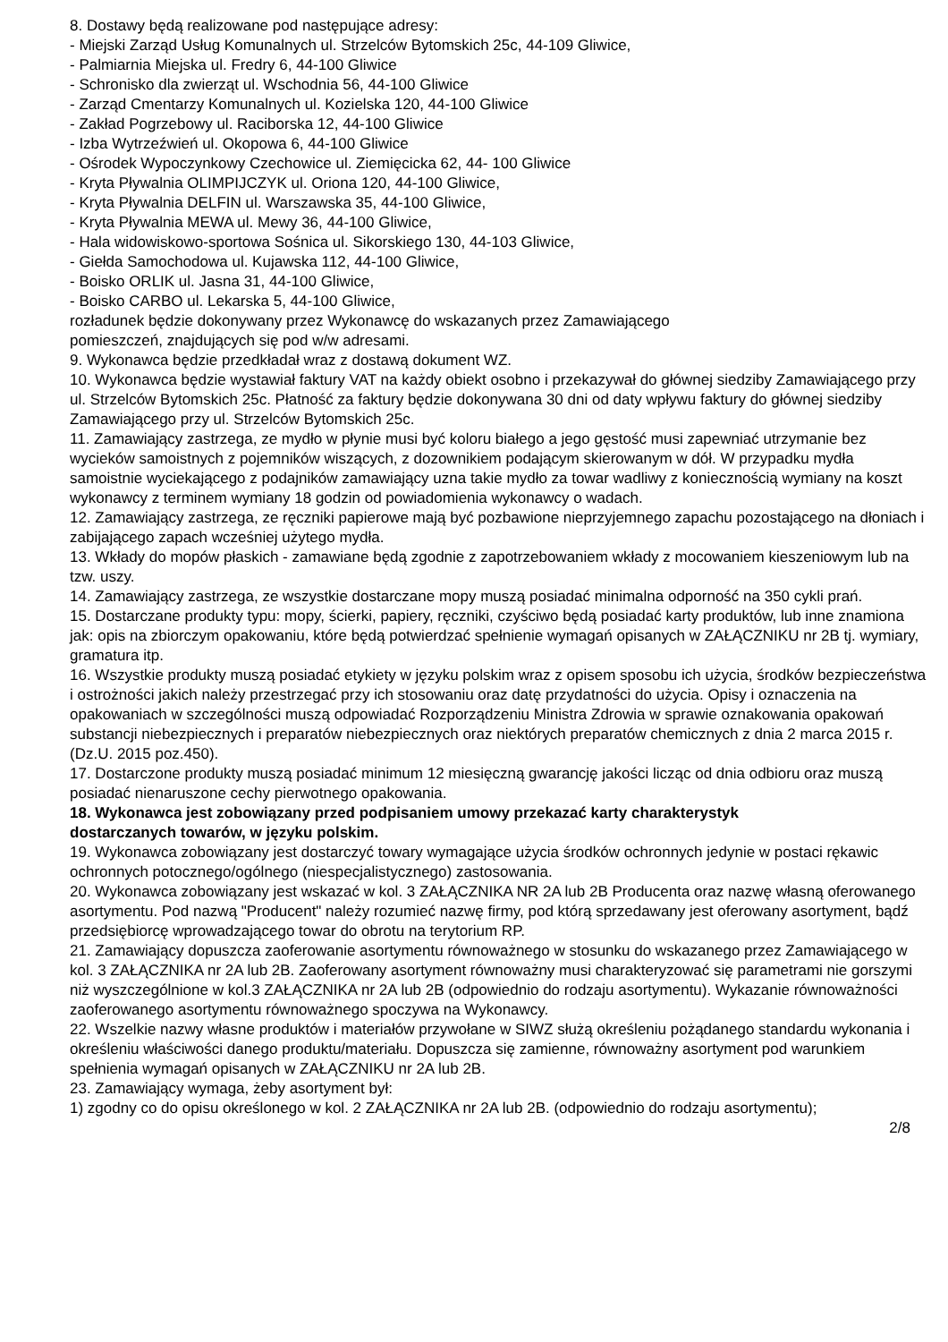8. Dostawy będą realizowane pod następujące adresy:
- Miejski Zarząd Usług Komunalnych ul. Strzelców Bytomskich 25c, 44-109 Gliwice,
- Palmiarnia Miejska ul. Fredry 6, 44-100 Gliwice
- Schronisko dla zwierząt ul. Wschodnia 56, 44-100 Gliwice
- Zarząd Cmentarzy Komunalnych ul. Kozielska 120, 44-100 Gliwice
- Zakład Pogrzebowy ul. Raciborska 12, 44-100 Gliwice
- Izba Wytrzeźwień ul. Okopowa 6, 44-100 Gliwice
- Ośrodek Wypoczynkowy Czechowice ul. Ziemięcicka 62, 44- 100 Gliwice
- Kryta Pływalnia OLIMPIJCZYK ul. Oriona 120, 44-100 Gliwice,
- Kryta Pływalnia DELFIN ul. Warszawska 35, 44-100 Gliwice,
- Kryta Pływalnia MEWA ul. Mewy 36, 44-100 Gliwice,
- Hala widowiskowo-sportowa Sośnica ul. Sikorskiego 130, 44-103 Gliwice,
- Giełda Samochodowa ul. Kujawska 112, 44-100 Gliwice,
- Boisko ORLIK ul. Jasna 31, 44-100 Gliwice,
- Boisko CARBO ul. Lekarska 5, 44-100 Gliwice,
rozładunek będzie dokonywany przez Wykonawcę do wskazanych przez Zamawiającego
pomieszczeń, znajdujących się pod w/w adresami.
9. Wykonawca będzie przedkładał wraz z dostawą dokument WZ.
10. Wykonawca będzie wystawiał faktury VAT na każdy obiekt osobno i przekazywał do głównej siedziby Zamawiającego przy ul. Strzelców Bytomskich 25c. Płatność za faktury będzie dokonywana 30 dni od daty wpływu faktury do głównej siedziby Zamawiającego przy ul. Strzelców Bytomskich 25c.
11. Zamawiający zastrzega, ze mydło w płynie musi być koloru białego a jego gęstość musi zapewniać utrzymanie bez wycieków samoistnych z pojemników wiszących, z dozownikiem podającym skierowanym w dół. W przypadku mydła samoistnie wyciekającego z podajników zamawiający uzna takie mydło za towar wadliwy z koniecznością wymiany na koszt wykonawcy z terminem wymiany 18 godzin od powiadomienia wykonawcy o wadach.
12. Zamawiający zastrzega, ze ręczniki papierowe mają być pozbawione nieprzyjemnego zapachu pozostającego na dłoniach i zabijającego zapach wcześniej użytego mydła.
13. Wkłady do mopów płaskich - zamawiane będą zgodnie z zapotrzebowaniem wkłady z mocowaniem kieszeniowym lub na tzw. uszy.
14. Zamawiający zastrzega, ze wszystkie dostarczane mopy muszą posiadać minimalna odporność na 350 cykli prań.
15. Dostarczane produkty typu: mopy, ścierki, papiery, ręczniki, czyściwo będą posiadać karty produktów, lub inne znamiona jak: opis na zbiorczym opakowaniu, które będą potwierdzać spełnienie wymagań opisanych w ZAŁĄCZNIKU nr 2B tj. wymiary, gramatura itp.
16. Wszystkie produkty muszą posiadać etykiety w języku polskim wraz z opisem sposobu ich użycia, środków bezpieczeństwa i ostrożności jakich należy przestrzegać przy ich stosowaniu oraz datę przydatności do użycia. Opisy i oznaczenia na opakowaniach w szczególności muszą odpowiadać Rozporządzeniu Ministra Zdrowia w sprawie oznakowania opakowań substancji niebezpiecznych i preparatów niebezpiecznych oraz niektórych preparatów chemicznych z dnia 2 marca 2015 r.(Dz.U. 2015 poz.450).
17. Dostarczone produkty muszą posiadać minimum 12 miesięczną gwarancję jakości licząc od dnia odbioru oraz muszą posiadać nienaruszone cechy pierwotnego opakowania.
18. Wykonawca jest zobowiązany przed podpisaniem umowy przekazać karty charakterystyk
dostarczanych towarów, w języku polskim.
19. Wykonawca zobowiązany jest dostarczyć towary wymagające użycia środków ochronnych jedynie w postaci rękawic ochronnych potocznego/ogólnego (niespecjalistycznego) zastosowania.
20. Wykonawca zobowiązany jest wskazać w kol. 3 ZAŁĄCZNIKA NR 2A lub 2B Producenta oraz nazwę własną oferowanego asortymentu. Pod nazwą "Producent" należy rozumieć nazwę firmy, pod którą sprzedawany jest oferowany asortyment, bądź przedsiębiorcę wprowadzającego towar do obrotu na terytorium RP.
21. Zamawiający dopuszcza zaoferowanie asortymentu równoważnego w stosunku do wskazanego przez Zamawiającego w kol. 3 ZAŁĄCZNIKA nr 2A lub 2B. Zaoferowany asortyment równoważny musi charakteryzować się parametrami nie gorszymi niż wyszczególnione w kol.3 ZAŁĄCZNIKA nr 2A lub 2B (odpowiednio do rodzaju asortymentu). Wykazanie równoważności zaoferowanego asortymentu równoważnego spoczywa na Wykonawcy.
22. Wszelkie nazwy własne produktów i materiałów przywołane w SIWZ służą określeniu pożądanego standardu wykonania i określeniu właściwości danego produktu/materiału. Dopuszcza się zamienne, równoważny asortyment pod warunkiem spełnienia wymagań opisanych w ZAŁĄCZNIKU nr 2A lub 2B.
23. Zamawiający wymaga, żeby asortyment był:
1) zgodny co do opisu określonego w kol. 2 ZAŁĄCZNIKA nr 2A lub 2B. (odpowiednio do rodzaju asortymentu);
2/8